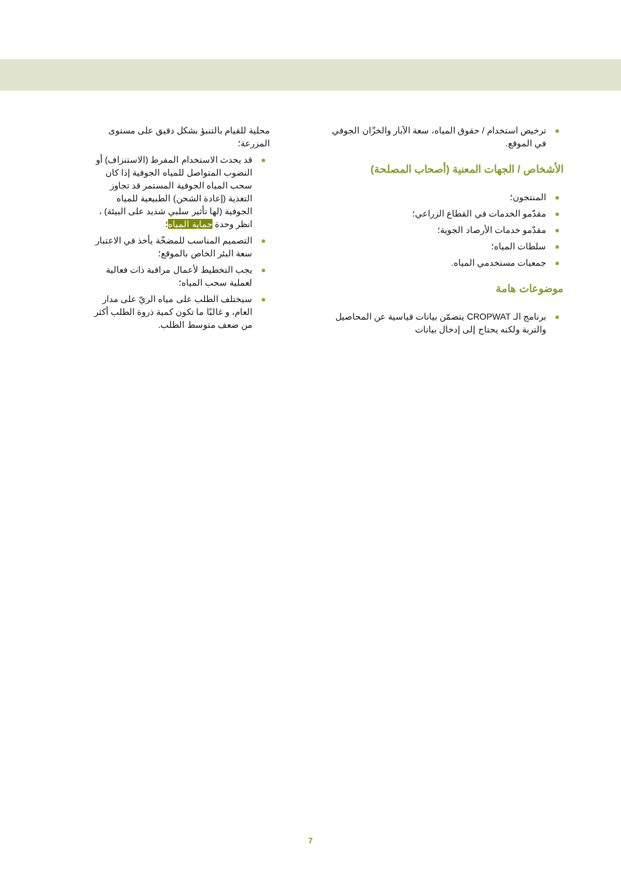ترخيص استخدام / حقوق المياه، سعة الآبار والخزّان الجوفي في الموقع.
الأشخاص / الجهات المعنية (أصحاب المصلحة)
المنتجون؛
مقدّمو الخدمات في القطاع الزراعي؛
مقدّمو خدمات الأرصاد الجوية؛
سلطات المياه؛
جمعيات مستخدمي المياه.
موضوعات هامة
برنامج الـ CROPWAT يتضمّن بيانات قياسية عن المحاصيل والتربة ولكنه يحتاج إلى إدخال بيانات
محلية للقيام بالتنبؤ بشكل دقيق على مستوى المزرعة؛
قد يحدث الاستخدام المفرط (الاستنزاف) أو النضوب المتواصل للمياه الجوفية إذا كان سحب المياه الجوفية المستمر قد تجاوز التغذية (إعادة الشحن) الطبيعية للمياه الجوفية (لها تأثير سلبي شديد على البيئة) ، انظر وحدة حماية المياه؛
التصميم المناسب للمضخّة يأخذ في الاعتبار سعة البئر الخاص بالموقع؛
يجب التخطيط لأعمال مراقبة ذات فعالية لعملية سحب المياه؛
سيختلف الطلب على مياه الريّ على مدار العام، و غالبًا ما تكون كمية ذروة الطلب أكثر من ضعف متوسط الطلب.
7